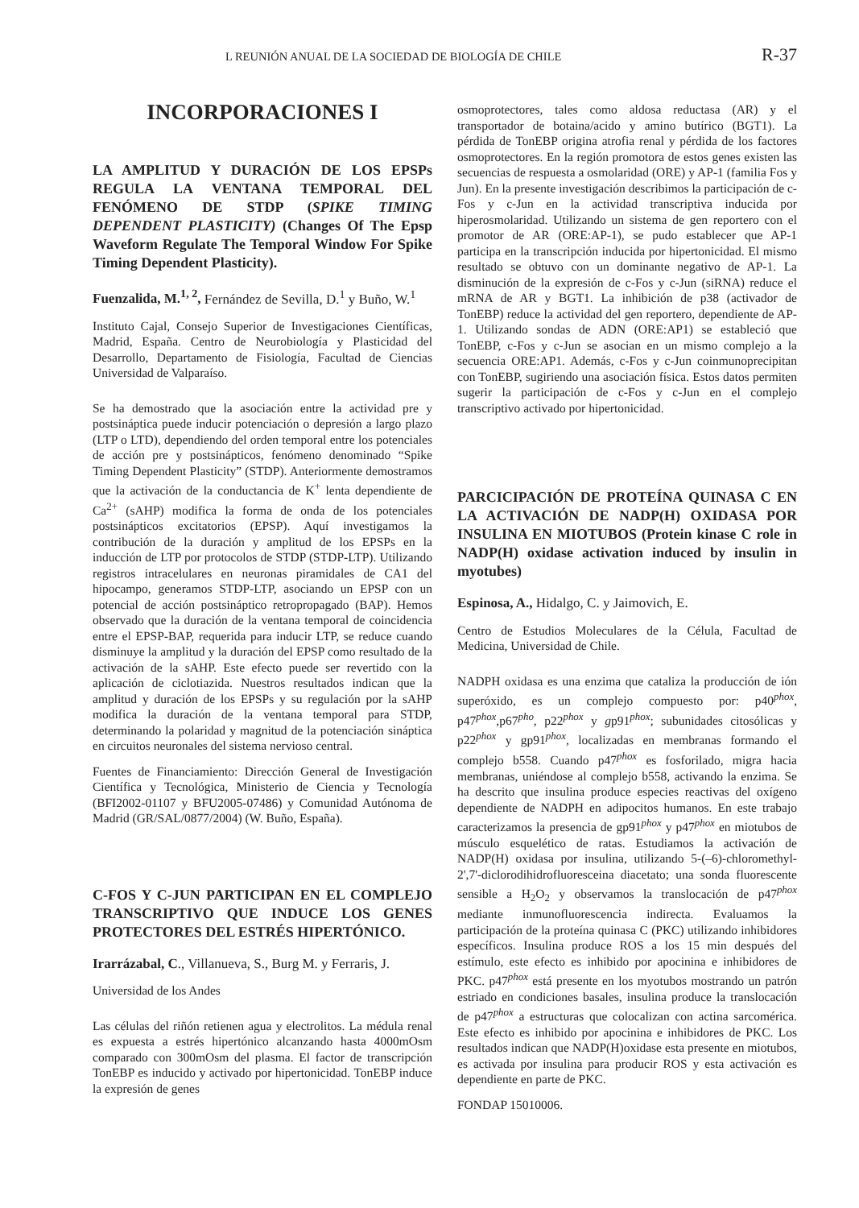L REUNIÓN ANUAL DE LA SOCIEDAD DE BIOLOGÍA DE CHILE R-37
INCORPORACIONES I
LA AMPLITUD Y DURACIÓN DE LOS EPSPs REGULA LA VENTANA TEMPORAL DEL FENÓMENO DE STDP (SPIKE TIMING DEPENDENT PLASTICITY) (Changes Of The Epsp Waveform Regulate The Temporal Window For Spike Timing Dependent Plasticity).
Fuenzalida, M.<sup>1, 2</sup>, Fernández de Sevilla, D.<sup>1</sup> y Buño, W.<sup>1</sup>
Instituto Cajal, Consejo Superior de Investigaciones Científicas, Madrid, España. Centro de Neurobiología y Plasticidad del Desarrollo, Departamento de Fisiología, Facultad de Ciencias Universidad de Valparaíso.
Se ha demostrado que la asociación entre la actividad pre y postsináptica puede inducir potenciación o depresión a largo plazo (LTP o LTD), dependiendo del orden temporal entre los potenciales de acción pre y postsinápticos, fenómeno denominado “Spike Timing Dependent Plasticity” (STDP). Anteriormente demostramos que la activación de la conductancia de K<sup>+</sup> lenta dependiente de Ca<sup>2+</sup> (sAHP) modifica la forma de onda de los potenciales postsinápticos excitatorios (EPSP). Aquí investigamos la contribución de la duración y amplitud de los EPSPs en la inducción de LTP por protocolos de STDP (STDP-LTP). Utilizando registros intracelulares en neuronas piramidales de CA1 del hipocampo, generamos STDP-LTP, asociando un EPSP con un potencial de acción postsináptico retropropagado (BAP). Hemos observado que la duración de la ventana temporal de coincidencia entre el EPSP-BAP, requerida para inducir LTP, se reduce cuando disminuye la amplitud y la duración del EPSP como resultado de la activación de la sAHP. Este efecto puede ser revertido con la aplicación de ciclotiazida. Nuestros resultados indican que la amplitud y duración de los EPSPs y su regulación por la sAHP modifica la duración de la ventana temporal para STDP, determinando la polaridad y magnitud de la potenciación sináptica en circuitos neuronales del sistema nervioso central.
Fuentes de Financiamiento: Dirección General de Investigación Científica y Tecnológica, Ministerio de Ciencia y Tecnología (BFI2002-01107 y BFU2005-07486) y Comunidad Autónoma de Madrid (GR/SAL/0877/2004) (W. Buño, España).
C-FOS Y C-JUN PARTICIPAN EN EL COMPLEJO TRANSCRIPTIVO QUE INDUCE LOS GENES PROTECTORES DEL ESTRÉS HIPERTÓNICO.
Irarrázabal, C., Villanueva, S., Burg M. y Ferraris, J.
Universidad de los Andes
Las células del riñón retienen agua y electrolitos. La médula renal es expuesta a estrés hipertónico alcanzando hasta 4000mOsm comparado con 300mOsm del plasma. El factor de transcripción TonEBP es inducido y activado por hipertonicidad. TonEBP induce la expresión de genes
osmoprotectores, tales como aldosa reductasa (AR) y el transportador de botaina/acido y amino butírico (BGT1). La pérdida de TonEBP origina atrofia renal y pérdida de los factores osmoprotectores. En la región promotora de estos genes existen las secuencias de respuesta a osmolaridad (ORE) y AP-1 (familia Fos y Jun). En la presente investigación describimos la participación de c-Fos y c-Jun en la actividad transcriptiva inducida por hiperosmolaridad. Utilizando un sistema de gen reportero con el promotor de AR (ORE:AP-1), se pudo establecer que AP-1 participa en la transcripción inducida por hipertonicidad. El mismo resultado se obtuvo con un dominante negativo de AP-1. La disminución de la expresión de c-Fos y c-Jun (siRNA) reduce el mRNA de AR y BGT1. La inhibición de p38 (activador de TonEBP) reduce la actividad del gen reportero, dependiente de AP-1. Utilizando sondas de ADN (ORE:AP1) se estableció que TonEBP, c-Fos y c-Jun se asocian en un mismo complejo a la secuencia ORE:AP1. Además, c-Fos y c-Jun coinmunoprecipitan con TonEBP, sugiriendo una asociación física. Estos datos permiten sugerir la participación de c-Fos y c-Jun en el complejo transcriptivo activado por hipertonicidad.
PARCICIPACIÓN DE PROTEÍNA QUINASA C EN LA ACTIVACIÓN DE NADP(H) OXIDASA POR INSULINA EN MIOTUBOS (Protein kinase C role in NADP(H) oxidase activation induced by insulin in myotubes)
Espinosa, A., Hidalgo, C. y Jaimovich, E.
Centro de Estudios Moleculares de la Célula, Facultad de Medicina, Universidad de Chile.
NADPH oxidasa es una enzima que cataliza la producción de ión superóxido, es un complejo compuesto por: p40<sup>phox</sup>, p47<sup>phox</sup>,p67<sup>pho</sup>, p22<sup>phox</sup> y gp91<sup>phox</sup>; subunidades citosólicas y p22<sup>phox</sup> y gp91<sup>phox</sup>, localizadas en membranas formando el complejo b558. Cuando p47<sup>phox</sup> es fosforilado, migra hacia membranas, uniéndose al complejo b558, activando la enzima. Se ha descrito que insulina produce especies reactivas del oxígeno dependiente de NADPH en adipocitos humanos. En este trabajo caracterizamos la presencia de gp91<sup>phox</sup> y p47<sup>phox</sup> en miotubos de músculo esquelético de ratas. Estudiamos la activación de NADP(H) oxidasa por insulina, utilizando 5-(–6)-chloromethyl-2',7'-diclorodihidrofluoresceina diacetato; una sonda fluorescente sensible a H<sub>2</sub>O<sub>2</sub> y observamos la translocación de p47<sup>phox</sup> mediante inmunofluorescencia indirecta. Evaluamos la participación de la proteína quinasa C (PKC) utilizando inhibidores específicos. Insulina produce ROS a los 15 min después del estímulo, este efecto es inhibido por apocinina e inhibidores de PKC. p47<sup>phox</sup> está presente en los myotubos mostrando un patrón estriado en condiciones basales, insulina produce la translocación de p47<sup>phox</sup> a estructuras que colocalizan con actina sarcomérica. Este efecto es inhibido por apocinina e inhibidores de PKC. Los resultados indican que NADP(H)oxidase esta presente en miotubos, es activada por insulina para producir ROS y esta activación es dependiente en parte de PKC.
FONDAP 15010006.